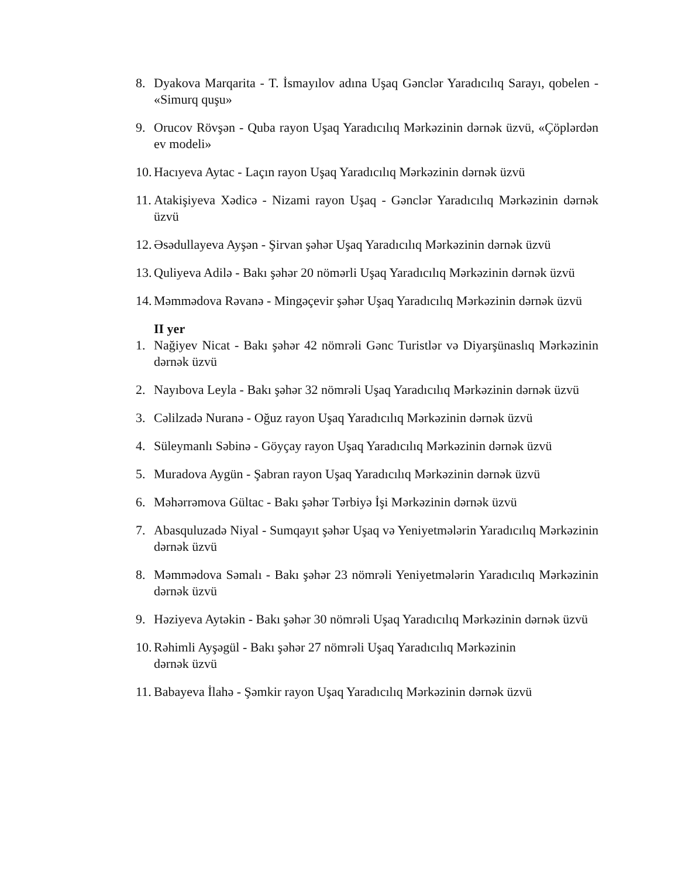8. Dyakova Marqarita - T. İsmayılov adına Uşaq Gənclər Yaradıcılıq Sarayı, qobelen - «Simurq quşu»
9. Orucov Rövşən - Quba rayon Uşaq Yaradıcılıq Mərkəzinin dərnək üzvü, «Çöplərdən ev modeli»
10. Hacıyeva Aytac - Laçın rayon Uşaq Yaradıcılıq Mərkəzinin dərnək üzvü
11. Atakişiyeva Xədicə - Nizami rayon Uşaq - Gənclər Yaradıcılıq Mərkəzinin dərnək üzvü
12. Əsədullayeva Ayşən - Şirvan şəhər Uşaq Yaradıcılıq Mərkəzinin dərnək üzvü
13. Quliyeva Adilə - Bakı şəhər 20 nömərli Uşaq Yaradıcılıq Mərkəzinin dərnək üzvü
14. Məmmədova Rəvanə - Mingəçevir şəhər Uşaq Yaradıcılıq Mərkəzinin dərnək üzvü
II yer
1. Nağiyev Nicat - Bakı şəhər 42 nömrəli Gənc Turistlər və Diyarşünaslıq Mərkəzinin dərnək üzvü
2. Nayıbova Leyla - Bakı şəhər 32 nömrəli Uşaq Yaradıcılıq Mərkəzinin dərnək üzvü
3. Cəlilzadə Nuranə - Oğuz rayon Uşaq Yaradıcılıq Mərkəzinin dərnək üzvü
4. Süleymanlı Səbinə - Göyçay rayon Uşaq Yaradıcılıq Mərkəzinin dərnək üzvü
5. Muradova Aygün - Şabran rayon Uşaq Yaradıcılıq Mərkəzinin dərnək üzvü
6. Məhərrəmova Gültac - Bakı şəhər Tərbiyə İşi Mərkəzinin dərnək üzvü
7. Abasquluzadə Niyal - Sumqayıt şəhər Uşaq və Yeniyetmələrin Yaradıcılıq Mərkəzinin dərnək üzvü
8. Məmmədova Səmalı - Bakı şəhər 23 nömrəli Yeniyetmələrin Yaradıcılıq Mərkəzinin dərnək üzvü
9. Həziyeva Aytəkin - Bakı şəhər 30 nömrəli Uşaq Yaradıcılıq Mərkəzinin dərnək üzvü
10. Rəhimli Ayşəgül - Bakı şəhər 27 nömrəli Uşaq Yaradıcılıq Mərkəzinin
dərnək üzvü
11. Babayeva İlahə - Şəmkir rayon Uşaq Yaradıcılıq Mərkəzinin dərnək üzvü